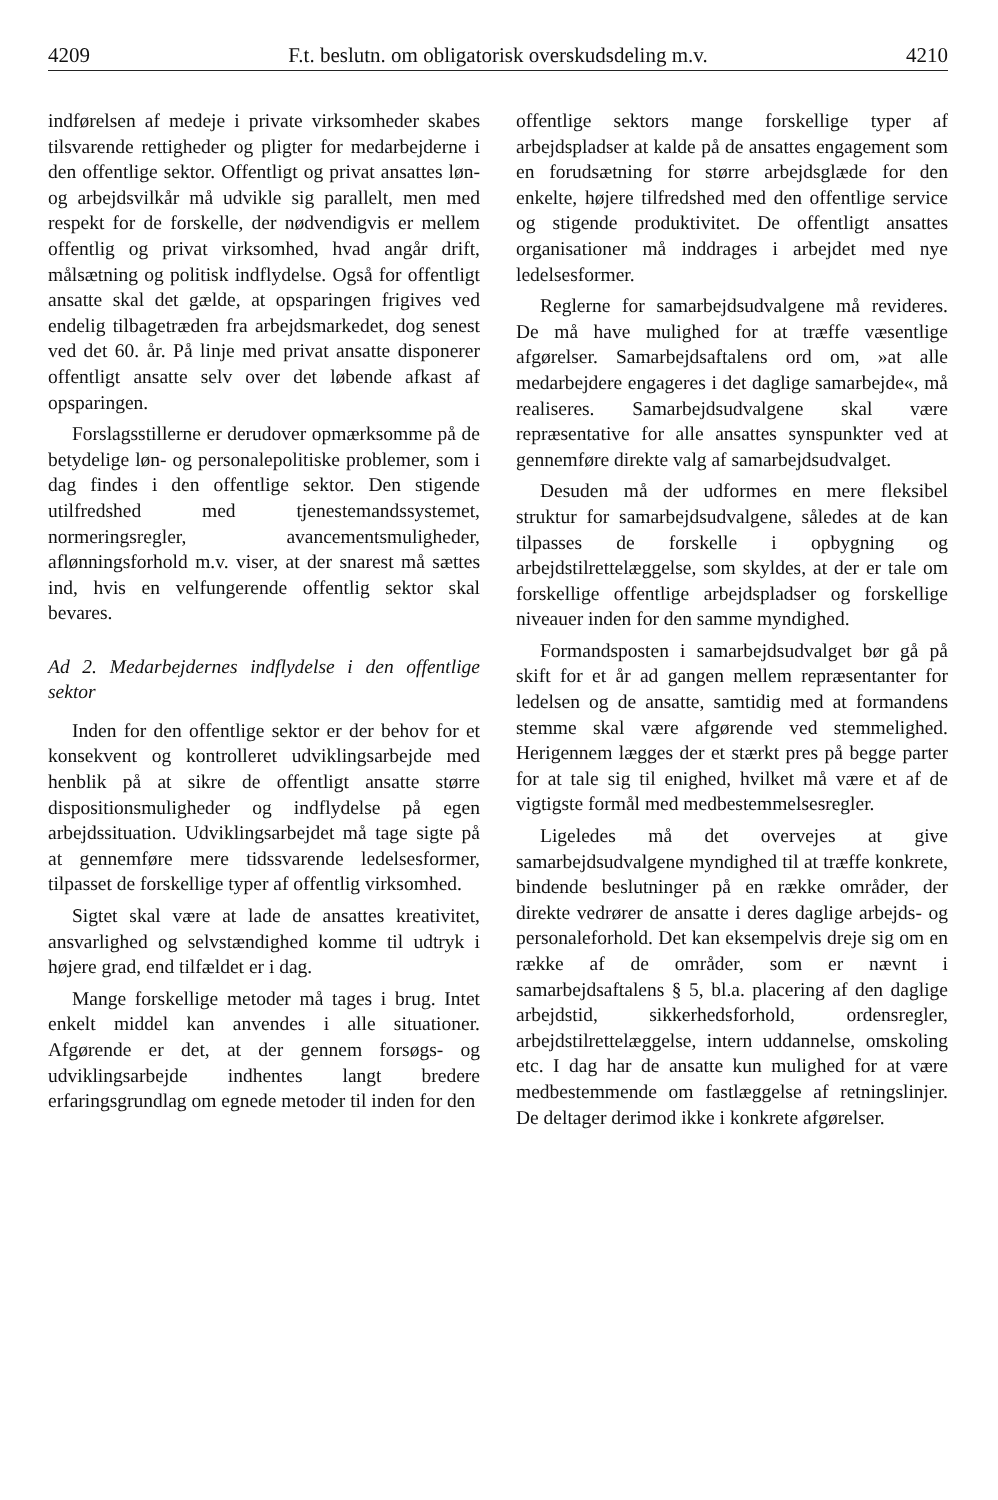4209 F.t. beslutn. om obligatorisk overskudsdeling m.v. 4210
indførelsen af medeje i private virksomheder skabes tilsvarende rettigheder og pligter for medarbejderne i den offentlige sektor. Offentligt og privat ansattes løn- og arbejdsvilkår må udvikle sig parallelt, men med respekt for de forskelle, der nødvendigvis er mellem offentlig og privat virksomhed, hvad angår drift, målsætning og politisk indflydelse. Også for offentligt ansatte skal det gælde, at opsparingen frigives ved endelig tilbagetræden fra arbejdsmarkedet, dog senest ved det 60. år. På linje med privat ansatte disponerer offentligt ansatte selv over det løbende afkast af opsparingen.
Forslagsstillerne er derudover opmærksomme på de betydelige løn- og personalepolitiske problemer, som i dag findes i den offentlige sektor. Den stigende utilfredshed med tjenestemandssystemet, normeringsregler, avancementsmuligheder, aflønningsforhold m.v. viser, at der snarest må sættes ind, hvis en velfungerende offentlig sektor skal bevares.
Ad 2. Medarbejdernes indflydelse i den offentlige sektor
Inden for den offentlige sektor er der behov for et konsekvent og kontrolleret udviklingsarbejde med henblik på at sikre de offentligt ansatte større dispositionsmuligheder og indflydelse på egen arbejdssituation. Udviklingsarbejdet må tage sigte på at gennemføre mere tidssvarende ledelsesformer, tilpasset de forskellige typer af offentlig virksomhed.
Sigtet skal være at lade de ansattes kreativitet, ansvarlighed og selvstændighed komme til udtryk i højere grad, end tilfældet er i dag.
Mange forskellige metoder må tages i brug. Intet enkelt middel kan anvendes i alle situationer. Afgørende er det, at der gennem forsøgs- og udviklingsarbejde indhentes langt bredere erfaringsgrundlag om egnede metoder til inden for den
offentlige sektors mange forskellige typer af arbejdspladser at kalde på de ansattes engagement som en forudsætning for større arbejdsglæde for den enkelte, højere tilfredshed med den offentlige service og stigende produktivitet. De offentligt ansattes organisationer må inddrages i arbejdet med nye ledelsesformer.
Reglerne for samarbejdsudvalgene må revideres. De må have mulighed for at træffe væsentlige afgørelser. Samarbejdsaftalens ord om, »at alle medarbejdere engageres i det daglige samarbejde«, må realiseres. Samarbejdsudvalgene skal være repræsentative for alle ansattes synspunkter ved at gennemføre direkte valg af samarbejdsudvalget.
Desuden må der udformes en mere fleksibel struktur for samarbejdsudvalgene, således at de kan tilpasses de forskelle i opbygning og arbejdstilrettelæggelse, som skyldes, at der er tale om forskellige offentlige arbejdspladser og forskellige niveauer inden for den samme myndighed.
Formandsposten i samarbejdsudvalget bør gå på skift for et år ad gangen mellem repræsentanter for ledelsen og de ansatte, samtidig med at formandens stemme skal være afgørende ved stemmelighed. Herigennem lægges der et stærkt pres på begge parter for at tale sig til enighed, hvilket må være et af de vigtigste formål med medbestemmelsesregler.
Ligeledes må det overvejes at give samarbejdsudvalgene myndighed til at træffe konkrete, bindende beslutninger på en række områder, der direkte vedrører de ansatte i deres daglige arbejds- og personaleforhold. Det kan eksempelvis dreje sig om en række af de områder, som er nævnt i samarbejdsaftalens § 5, bl.a. placering af den daglige arbejdstid, sikkerhedsforhold, ordensregler, arbejdstilrettelæggelse, intern uddannelse, omskoling etc. I dag har de ansatte kun mulighed for at være medbestemmende om fastlæggelse af retningslinjer. De deltager derimod ikke i konkrete afgørelser.